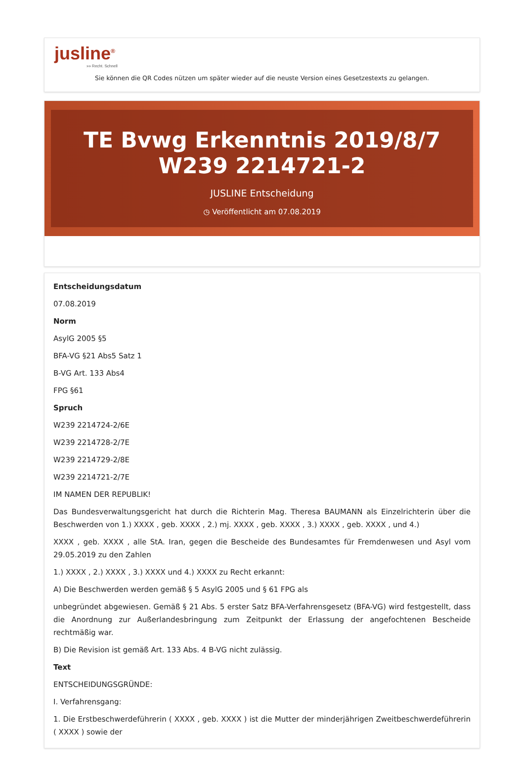jusline<sup>®</sup>
»» Recht. Schnell
Sie können die QR Codes nützen um später wieder auf die neuste Version eines Gesetzestexts zu gelangen.
TE Bvwg Erkenntnis 2019/8/7 W239 2214721-2
JUSLINE Entscheidung
◷ Veröffentlicht am 07.08.2019
Entscheidungsdatum
07.08.2019
Norm
AsylG 2005 §5
BFA-VG §21 Abs5 Satz 1
B-VG Art. 133 Abs4
FPG §61
Spruch
W239 2214724-2/6E
W239 2214728-2/7E
W239 2214729-2/8E
W239 2214721-2/7E
IM NAMEN DER REPUBLIK!
Das Bundesverwaltungsgericht hat durch die Richterin Mag. Theresa BAUMANN als Einzelrichterin über die Beschwerden von 1.) XXXX , geb. XXXX , 2.) mj. XXXX , geb. XXXX , 3.) XXXX , geb. XXXX , und 4.)
XXXX , geb. XXXX , alle StA. Iran, gegen die Bescheide des Bundesamtes für Fremdenwesen und Asyl vom 29.05.2019 zu den Zahlen
1.) XXXX , 2.) XXXX , 3.) XXXX und 4.) XXXX zu Recht erkannt:
A) Die Beschwerden werden gemäß § 5 AsylG 2005 und § 61 FPG als
unbegründet abgewiesen. Gemäß § 21 Abs. 5 erster Satz BFA-Verfahrensgesetz (BFA-VG) wird festgestellt, dass die Anordnung zur Außerlandesbringung zum Zeitpunkt der Erlassung der angefochtenen Bescheide rechtmäßig war.
B) Die Revision ist gemäß Art. 133 Abs. 4 B-VG nicht zulässig.
Text
ENTSCHEIDUNGSGRÜNDE:
I. Verfahrensgang:
1. Die Erstbeschwerdeführerin ( XXXX , geb. XXXX ) ist die Mutter der minderjährigen Zweitbeschwerdeführerin ( XXXX ) sowie der